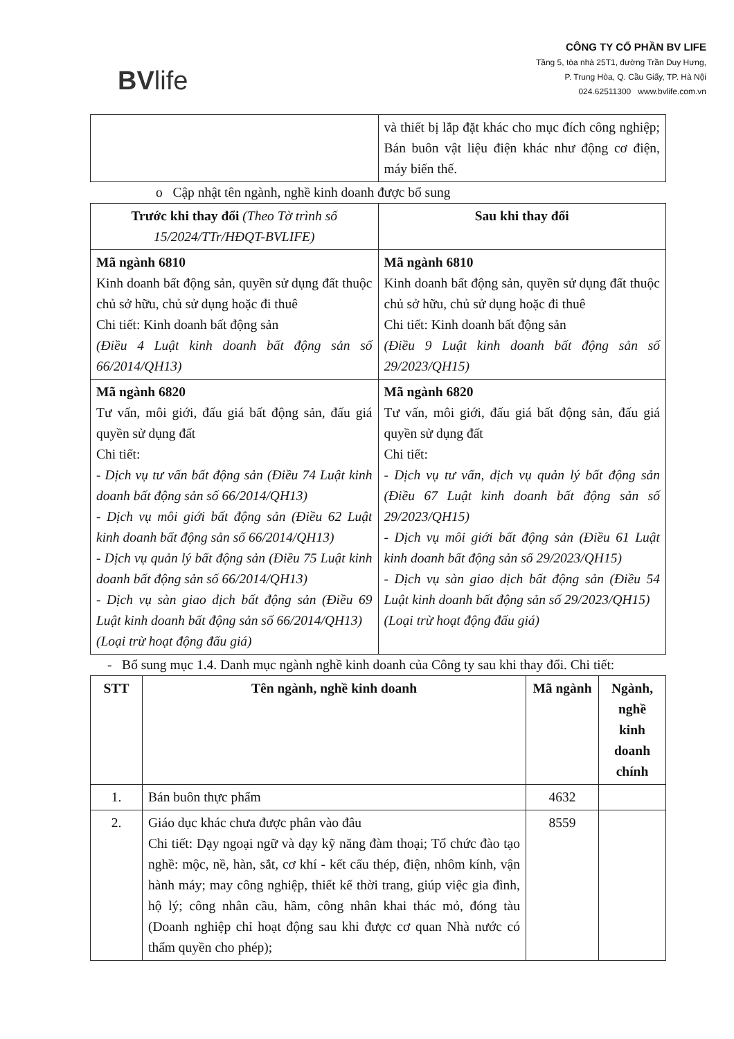BVlife
CÔNG TY CỔ PHẦN BV LIFE
Tầng 5, tòa nhà 25T1, đường Trần Duy Hưng,
P. Trung Hòa, Q. Cầu Giấy, TP. Hà Nội
024.62511300 www.bvlife.com.vn
| | và thiết bị lắp đặt khác cho mục đích công nghiệp; Bán buôn vật liệu điện khác như động cơ điện, máy biến thế. |
o Cập nhật tên ngành, nghề kinh doanh được bổ sung
| Trước khi thay đổi (Theo Tờ trình số 15/2024/TTr/HĐQT-BVLIFE) | Sau khi thay đổi |
| --- | --- |
| Mã ngành 6810 Kinh doanh bất động sản, quyền sử dụng đất thuộc chủ sở hữu, chủ sử dụng hoặc đi thuê Chi tiết: Kinh doanh bất động sản (Điều 4 Luật kinh doanh bất động sản số 66/2014/QH13) | Mã ngành 6810 Kinh doanh bất động sản, quyền sử dụng đất thuộc chủ sở hữu, chủ sử dụng hoặc đi thuê Chi tiết: Kinh doanh bất động sản (Điều 9 Luật kinh doanh bất động sản số 29/2023/QH15) |
| Mã ngành 6820 Tư vấn, môi giới, đấu giá bất động sản, đấu giá quyền sử dụng đất Chi tiết: - Dịch vụ tư vấn bất động sản (Điều 74 Luật kinh doanh bất động sản số 66/2014/QH13) - Dịch vụ môi giới bất động sản (Điều 62 Luật kinh doanh bất động sản số 66/2014/QH13) - Dịch vụ quản lý bất động sản (Điều 75 Luật kinh doanh bất động sản số 66/2014/QH13) - Dịch vụ sàn giao dịch bất động sản (Điều 69 Luật kinh doanh bất động sản số 66/2014/QH13) (Loại trừ hoạt động đấu giá) | Mã ngành 6820 Tư vấn, môi giới, đấu giá bất động sản, đấu giá quyền sử dụng đất Chi tiết: - Dịch vụ tư vấn, dịch vụ quản lý bất động sản (Điều 67 Luật kinh doanh bất động sản số 29/2023/QH15) - Dịch vụ môi giới bất động sản (Điều 61 Luật kinh doanh bất động sản số 29/2023/QH15) - Dịch vụ sàn giao dịch bất động sản (Điều 54 Luật kinh doanh bất động sản số 29/2023/QH15) (Loại trừ hoạt động đấu giá) |
- Bổ sung mục 1.4. Danh mục ngành nghề kinh doanh của Công ty sau khi thay đổi. Chi tiết:
| STT | Tên ngành, nghề kinh doanh | Mã ngành | Ngành, nghề kinh doanh chính |
| --- | --- | --- | --- |
| 1. | Bán buôn thực phẩm | 4632 | |
| 2. | Giáo dục khác chưa được phân vào đâu Chi tiết: Dạy ngoại ngữ và dạy kỹ năng đàm thoại; Tổ chức đào tạo nghề: mộc, nề, hàn, sắt, cơ khí - kết cấu thép, điện, nhôm kính, vận hành máy; may công nghiệp, thiết kế thời trang, giúp việc gia đình, hộ lý; công nhân cầu, hầm, công nhân khai thác mỏ, đóng tàu (Doanh nghiệp chỉ hoạt động sau khi được cơ quan Nhà nước có thẩm quyền cho phép); | 8559 | |